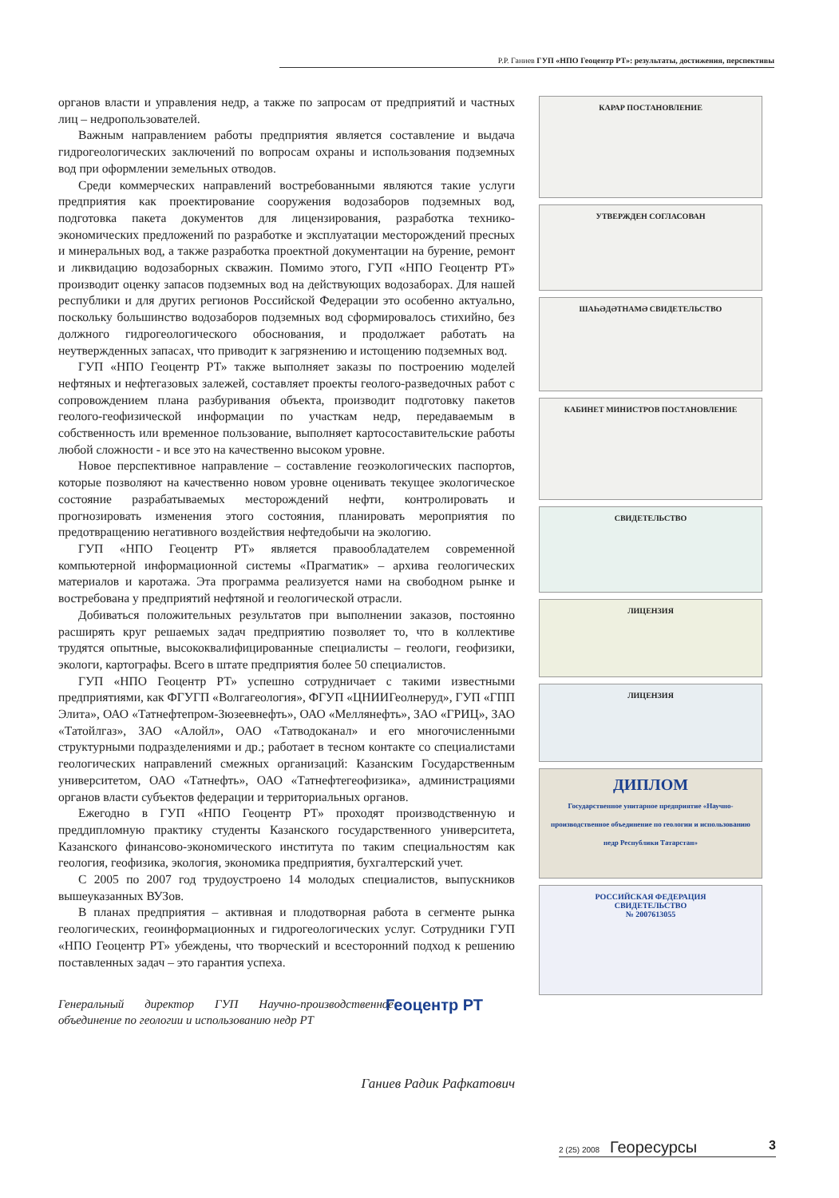Р.Р. Ганиев ГУП «НПО Геоцентр РТ»: результаты, достижения, перспективы
органов власти и управления недр, а также по запросам от предприятий и частных лиц – недропользователей.
Важным направлением работы предприятия является составление и выдача гидрогеологических заключений по вопросам охраны и использования подземных вод при оформлении земельных отводов.
Среди коммерческих направлений востребованными являются такие услуги предприятия как проектирование сооружения водозаборов подземных вод, подготовка пакета документов для лицензирования, разработка технико-экономических предложений по разработке и эксплуатации месторождений пресных и минеральных вод, а также разработка проектной документации на бурение, ремонт и ликвидацию водозаборных скважин. Помимо этого, ГУП «НПО Геоцентр РТ» производит оценку запасов подземных вод на действующих водозаборах. Для нашей республики и для других регионов Российской Федерации это особенно актуально, поскольку большинство водозаборов подземных вод сформировалось стихийно, без должного гидрогеологического обоснования, и продолжает работать на неутвержденных запасах, что приводит к загрязнению и истощению подземных вод.
ГУП «НПО Геоцентр РТ» также выполняет заказы по построению моделей нефтяных и нефтегазовых залежей, составляет проекты геолого-разведочных работ с сопровождением плана разбуривания объекта, производит подготовку пакетов геолого-геофизической информации по участкам недр, передаваемым в собственность или временное пользование, выполняет картосоставительские работы любой сложности - и все это на качественно высоком уровне.
Новое перспективное направление – составление геоэкологических паспортов, которые позволяют на качественно новом уровне оценивать текущее экологическое состояние разрабатываемых месторождений нефти, контролировать и прогнозировать изменения этого состояния, планировать мероприятия по предотвращению негативного воздействия нефтедобычи на экологию.
ГУП «НПО Геоцентр РТ» является правообладателем современной компьютерной информационной системы «Прагматик» – архива геологических материалов и каротажа. Эта программа реализуется нами на свободном рынке и востребована у предприятий нефтяной и геологической отрасли.
Добиваться положительных результатов при выполнении заказов, постоянно расширять круг решаемых задач предприятию позволяет то, что в коллективе трудятся опытные, высококвалифицированные специалисты – геологи, геофизики, экологи, картографы. Всего в штате предприятия более 50 специалистов.
ГУП «НПО Геоцентр РТ» успешно сотрудничает с такими известными предприятиями, как ФГУГП «Волгагеология», ФГУП «ЦНИИГеолнеруд», ГУП «ГПП Элита», ОАО «Татнефтепром-Зюзеевнефть», ОАО «Меллянефть», ЗАО «ГРИЦ», ЗАО «Татойлгаз», ЗАО «Алойл», ОАО «Татводоканал» и его многочисленными структурными подразделениями и др.; работает в тесном контакте со специалистами геологических направлений смежных организаций: Казанским Государственным университетом, ОАО «Татнефть», ОАО «Татнефтегеофизика», администрациями органов власти субъектов федерации и территориальных органов.
Ежегодно в ГУП «НПО Геоцентр РТ» проходят производственную и преддипломную практику студенты Казанского государственного университета, Казанского финансово-экономического института по таким специальностям как геология, геофизика, экология, экономика предприятия, бухгалтерский учет.
С 2005 по 2007 год трудоустроено 14 молодых специалистов, выпускников вышеуказанных ВУЗов.
В планах предприятия – активная и плодотворная работа в сегменте рынка геологических, геоинформационных и гидрогеологических услуг. Сотрудники ГУП «НПО Геоцентр РТ» убеждены, что творческий и всесторонний подход к решению поставленных задач – это гарантия успеха.
Генеральный директор ГУП Научно-производственное объединение по геологии и использованию недр РТ
Геоцентр РТ
Ганиев Радик Рафкатович
КАРАР ПОСТАНОВЛЕНИЕ
УТВЕРЖДЕН СОГЛАСОВАН
ШАҺӘДӘТНАМӘ СВИДЕТЕЛЬСТВО
КАБИНЕТ МИНИСТРОВ ПОСТАНОВЛЕНИЕ
СВИДЕТЕЛЬСТВО
ЛИЦЕНЗИЯ
ЛИЦЕНЗИЯ
ДИПЛОМ
Государственное унитарное предприятие «Научно-производственное объединение по геологии и использованию недр Республики Татарстан»
РОССИЙСКАЯ ФЕДЕРАЦИЯ
СВИДЕТЕЛЬСТВО
№ 2007613055
2 (25) 2008 Георесурсы 3